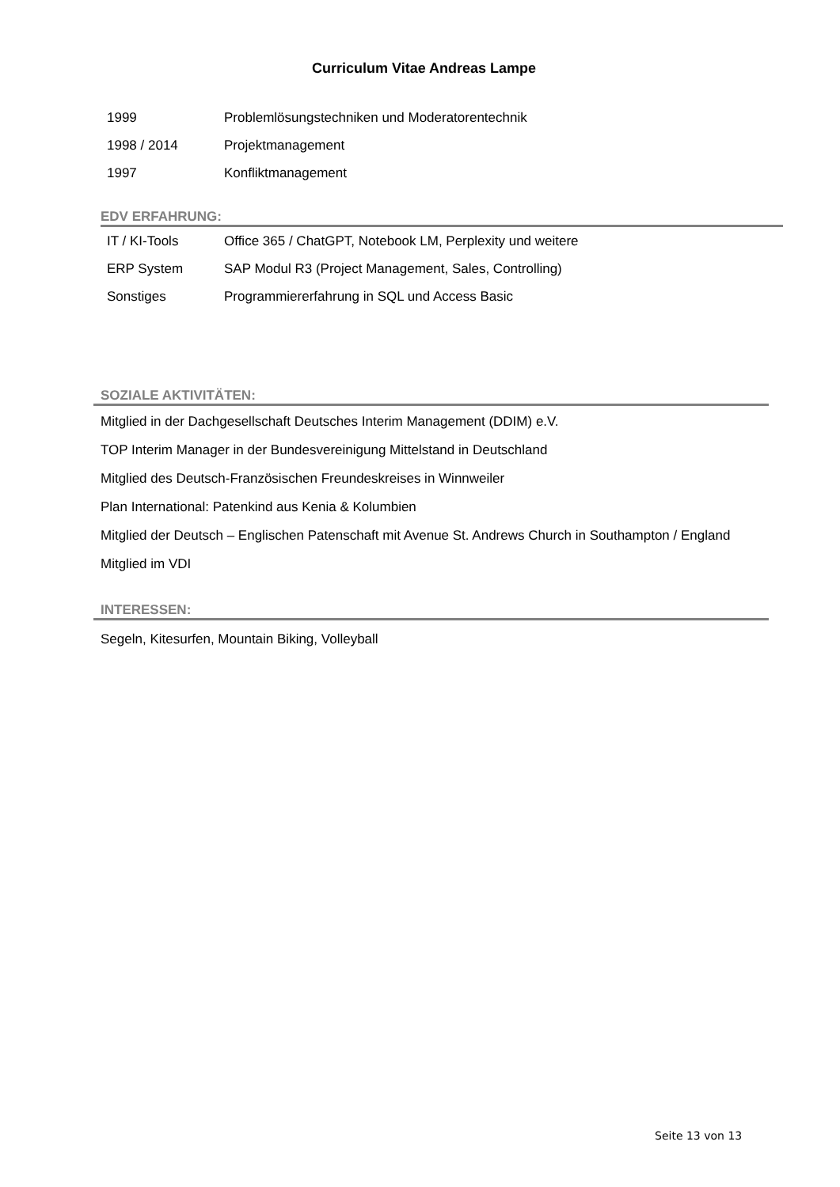Curriculum Vitae Andreas Lampe
| 1999 | Problemlösungstechniken und Moderatorentechnik |
| 1998 / 2014 | Projektmanagement |
| 1997 | Konfliktmanagement |
EDV ERFAHRUNG:
| IT / KI-Tools | Office 365 / ChatGPT, Notebook LM, Perplexity und weitere |
| ERP System | SAP Modul R3 (Project Management, Sales, Controlling) |
| Sonstiges | Programmiererfahrung in SQL und Access Basic |
SOZIALE AKTIVITÄTEN:
Mitglied in der Dachgesellschaft Deutsches Interim Management (DDIM) e.V.
TOP Interim Manager in der Bundesvereinigung Mittelstand in Deutschland
Mitglied des Deutsch-Französischen Freundeskreises in Winnweiler
Plan International: Patenkind aus Kenia & Kolumbien
Mitglied der Deutsch – Englischen Patenschaft mit Avenue St. Andrews Church in Southampton / England
Mitglied im VDI
INTERESSEN:
Segeln, Kitesurfen, Mountain Biking, Volleyball
Seite 13 von 13